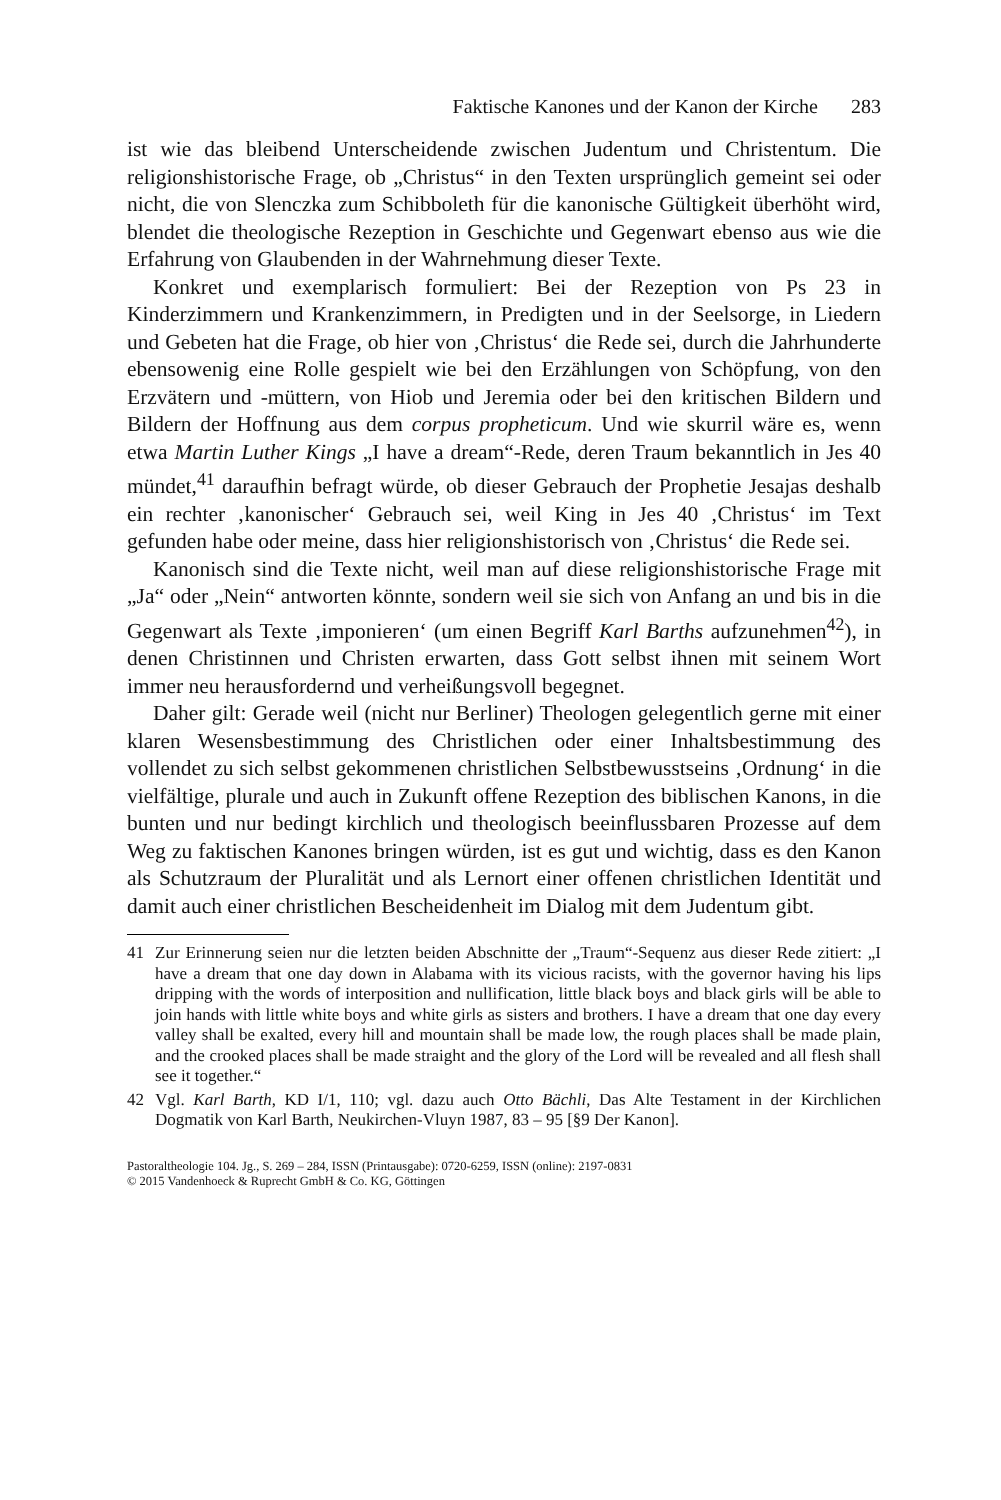Faktische Kanones und der Kanon der Kirche 283
ist wie das bleibend Unterscheidende zwischen Judentum und Christentum. Die religionshistorische Frage, ob „Christus“ in den Texten ursprünglich gemeint sei oder nicht, die von Slenczka zum Schibboleth für die kanonische Gültigkeit überhöht wird, blendet die theologische Rezeption in Geschichte und Gegenwart ebenso aus wie die Erfahrung von Glaubenden in der Wahrnehmung dieser Texte.
Konkret und exemplarisch formuliert: Bei der Rezeption von Ps 23 in Kinderzimmern und Krankenzimmern, in Predigten und in der Seelsorge, in Liedern und Gebeten hat die Frage, ob hier von ‚Christus‘ die Rede sei, durch die Jahrhunderte ebensowenig eine Rolle gespielt wie bei den Erzählungen von Schöpfung, von den Erzvätern und -müttern, von Hiob und Jeremia oder bei den kritischen Bildern und Bildern der Hoffnung aus dem corpus propheticum. Und wie skurril wäre es, wenn etwa Martin Luther Kings „I have a dream“-Rede, deren Traum bekanntlich in Jes 40 mündet,<sup>41</sup> daraufhin befragt würde, ob dieser Gebrauch der Prophetie Jesajas deshalb ein rechter ‚kanonischer‘ Gebrauch sei, weil King in Jes 40 ‚Christus‘ im Text gefunden habe oder meine, dass hier religionshistorisch von ‚Christus‘ die Rede sei.
Kanonisch sind die Texte nicht, weil man auf diese religionshistorische Frage mit „Ja“ oder „Nein“ antworten könnte, sondern weil sie sich von Anfang an und bis in die Gegenwart als Texte ‚imponieren‘ (um einen Begriff Karl Barths aufzunehmen<sup>42</sup>), in denen Christinnen und Christen erwarten, dass Gott selbst ihnen mit seinem Wort immer neu herausfordernd und verheißungsvoll begegnet.
Daher gilt: Gerade weil (nicht nur Berliner) Theologen gelegentlich gerne mit einer klaren Wesensbestimmung des Christlichen oder einer Inhaltsbestimmung des vollendet zu sich selbst gekommenen christlichen Selbstbewusstseins ‚Ordnung‘ in die vielfältige, plurale und auch in Zukunft offene Rezeption des biblischen Kanons, in die bunten und nur bedingt kirchlich und theologisch beeinflussbaren Prozesse auf dem Weg zu faktischen Kanones bringen würden, ist es gut und wichtig, dass es den Kanon als Schutzraum der Pluralität und als Lernort einer offenen christlichen Identität und damit auch einer christlichen Bescheidenheit im Dialog mit dem Judentum gibt.
41 Zur Erinnerung seien nur die letzten beiden Abschnitte der „Traum“-Sequenz aus dieser Rede zitiert: „I have a dream that one day down in Alabama with its vicious racists, with the governor having his lips dripping with the words of interposition and nullification, little black boys and black girls will be able to join hands with little white boys and white girls as sisters and brothers. I have a dream that one day every valley shall be exalted, every hill and mountain shall be made low, the rough places shall be made plain, and the crooked places shall be made straight and the glory of the Lord will be revealed and all flesh shall see it together.“
42 Vgl. Karl Barth, KD I/1, 110; vgl. dazu auch Otto Bächli, Das Alte Testament in der Kirchlichen Dogmatik von Karl Barth, Neukirchen-Vluyn 1987, 83 – 95 [§9 Der Kanon].
Pastoraltheologie 104. Jg., S. 269 – 284, ISSN (Printausgabe): 0720-6259, ISSN (online): 2197-0831
© 2015 Vandenhoeck & Ruprecht GmbH & Co. KG, Göttingen